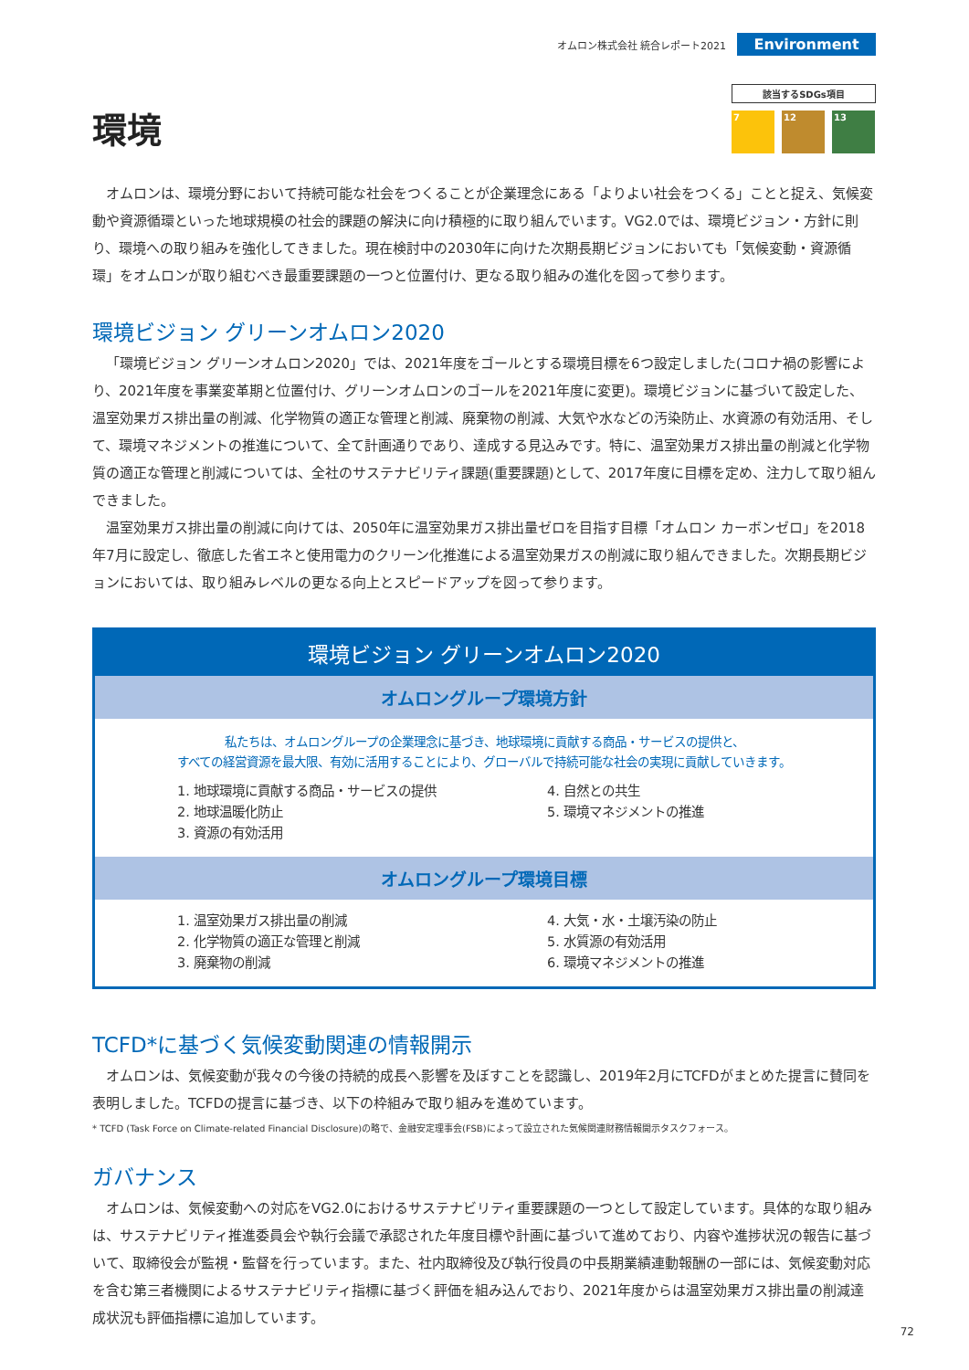オムロン株式会社 統合レポート2021 Environment
該当するSDGs項目
7 12 13
環境
オムロンは、環境分野において持続可能な社会をつくることが企業理念にある「よりよい社会をつくる」ことと捉え、気候変動や資源循環といった地球規模の社会的課題の解決に向け積極的に取り組んでいます。VG2.0では、環境ビジョン・方針に則り、環境への取り組みを強化してきました。現在検討中の2030年に向けた次期長期ビジョンにおいても「気候変動・資源循環」をオムロンが取り組むべき最重要課題の一つと位置付け、更なる取り組みの進化を図って参ります。
環境ビジョン グリーンオムロン2020
「環境ビジョン グリーンオムロン2020」では、2021年度をゴールとする環境目標を6つ設定しました(コロナ禍の影響により、2021年度を事業変革期と位置付け、グリーンオムロンのゴールを2021年度に変更)。環境ビジョンに基づいて設定した、温室効果ガス排出量の削減、化学物質の適正な管理と削減、廃棄物の削減、大気や水などの汚染防止、水資源の有効活用、そして、環境マネジメントの推進について、全て計画通りであり、達成する見込みです。特に、温室効果ガス排出量の削減と化学物質の適正な管理と削減については、全社のサステナビリティ課題(重要課題)として、2017年度に目標を定め、注力して取り組んできました。
温室効果ガス排出量の削減に向けては、2050年に温室効果ガス排出量ゼロを目指す目標「オムロン カーボンゼロ」を2018年7月に設定し、徹底した省エネと使用電力のクリーン化推進による温室効果ガスの削減に取り組んできました。次期長期ビジョンにおいては、取り組みレベルの更なる向上とスピードアップを図って参ります。
環境ビジョン グリーンオムロン2020
オムロングループ環境方針
私たちは、オムロングループの企業理念に基づき、地球環境に貢献する商品・サービスの提供と、
すべての経営資源を最大限、有効に活用することにより、グローバルで持続可能な社会の実現に貢献していきます。
1. 地球環境に貢献する商品・サービスの提供
2. 地球温暖化防止
3. 資源の有効活用
4. 自然との共生
5. 環境マネジメントの推進
オムロングループ環境目標
1. 温室効果ガス排出量の削減
2. 化学物質の適正な管理と削減
3. 廃棄物の削減
4. 大気・水・土壌汚染の防止
5. 水質源の有効活用
6. 環境マネジメントの推進
TCFD*に基づく気候変動関連の情報開示
オムロンは、気候変動が我々の今後の持続的成長へ影響を及ぼすことを認識し、2019年2月にTCFDがまとめた提言に賛同を表明しました。TCFDの提言に基づき、以下の枠組みで取り組みを進めています。
* TCFD (Task Force on Climate-related Financial Disclosure)の略で、金融安定理事会(FSB)によって設立された気候関連財務情報開示タスクフォース。
ガバナンス
オムロンは、気候変動への対応をVG2.0におけるサステナビリティ重要課題の一つとして設定しています。具体的な取り組みは、サステナビリティ推進委員会や執行会議で承認された年度目標や計画に基づいて進めており、内容や進捗状況の報告に基づいて、取締役会が監視・監督を行っています。また、社内取締役及び執行役員の中長期業績連動報酬の一部には、気候変動対応を含む第三者機関によるサステナビリティ指標に基づく評価を組み込んでおり、2021年度からは温室効果ガス排出量の削減達成状況も評価指標に追加しています。
72